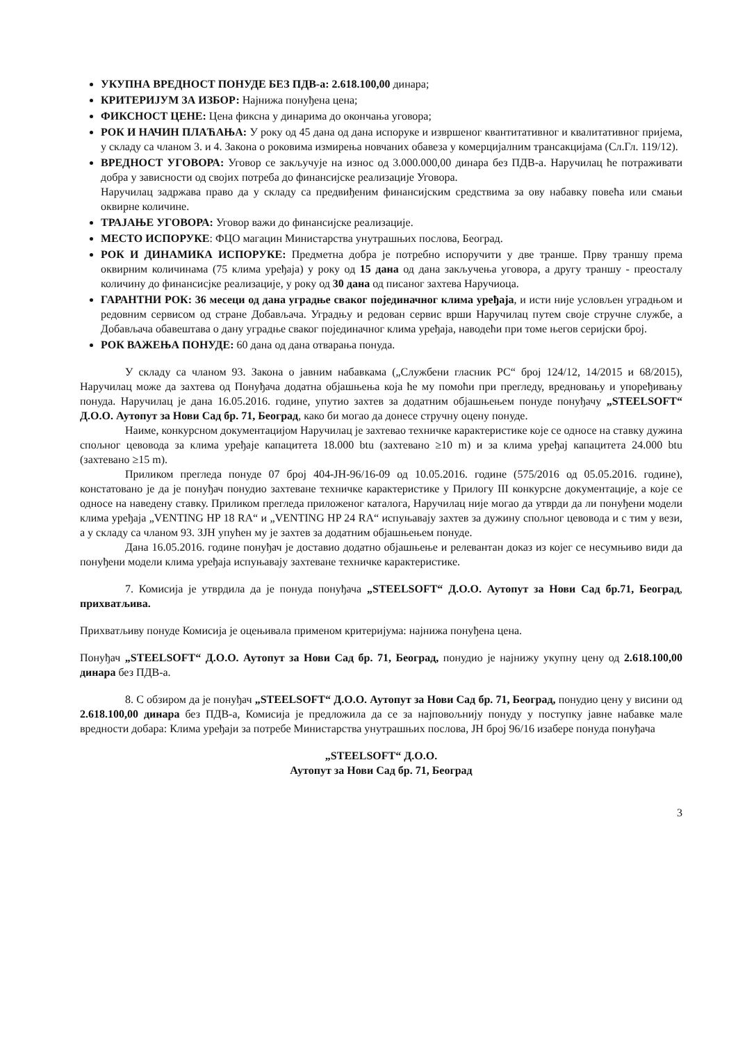УКУПНА ВРЕДНОСТ ПОНУДЕ БЕЗ ПДВ-а: 2.618.100,00 динара;
КРИТЕРИЈУМ ЗА ИЗБОР: Најнижа понуђена цена;
ФИКСНОСТ ЦЕНЕ: Цена фиксна у динарима до окончања уговора;
РОК И НАЧИН ПЛАЋАЊА: У року од 45 дана од дана испоруке и извршеног квантитативног и квалитативног пријема, у складу са чланом 3. и 4. Закона о роковима измирења новчаних обавеза у комерцијалним трансакцијама (Сл.Гл. 119/12).
ВРЕДНОСТ УГОВОРА: Уговор се закључује на износ од 3.000.000,00 динара без ПДВ-а. Наручилац ће потраживати добра у зависности од својих потреба до финансијске реализације Уговора.
Наручилац задржава право да у складу са предвиђеним финансијским средствима за ову набавку повећа или смањи оквирне количине.
ТРАЈАЊЕ УГОВОРА: Уговор важи до финансијске реализације.
МЕСТО ИСПОРУКЕ: ФЦО магацин Министарства унутрашњих послова, Београд.
РОК И ДИНАМИКА ИСПОРУКЕ: Предметна добра је потребно испоручити у две транше. Прву траншу према оквирним количинама (75 клима уређаја) у року од 15 дана од дана закључења уговора, а другу траншу - преосталу количину до финансисјке реализације, у року од 30 дана од писаног захтева Наручиоца.
ГАРАНТНИ РОК: 36 месеци од дана уградње сваког појединачног клима уређаја, и исти није условљен уградњом и редовним сервисом од стране Добављача. Уградњу и редован сервис врши Наручилац путем своје стручне службе, а Добављача обавештава о дану уградње сваког појединачног клима уређаја, наводећи при томе његов серијски број.
РОК ВАЖЕЊА ПОНУДЕ: 60 дана од дана отварања понуда.
У складу са чланом 93. Закона о јавним набавкама („Службени гласник РС“ број 124/12, 14/2015 и 68/2015), Наручилац може да захтева од Понуђача додатна објашњења која ће му помоћи при прегледу, вредновању и упоређивању понуда. Наручилац је дана 16.05.2016. године, упутио захтев за додатним објашњењем понуде понуђачу „STEELSOFT“ Д.О.О. Аутопут за Нови Сад бр. 71, Београд, како би могао да донесе стручну оцену понуде.
Наиме, конкурсном документацијом Наручилац је захтевао техничке карактеристике које се односе на ставку дужина спољног цевовода за клима уређаје капацитета 18.000 btu (захтевано ≥10 m) и за клима уређај капацитета 24.000 btu (захтевано ≥15 m).
Приликом прегледа понуде 07 број 404-ЈН-96/16-09 од 10.05.2016. године (575/2016 од 05.05.2016. године), констатовано је да је понуђач понудио захтеване техничке карактеристике у Прилогу III конкурсне документације, а које се односе на наведену ставку. Приликом прегледа приложеног каталога, Наручилац није могао да утврди да ли понуђени модели клима уређаја „VENTING HP 18 RA“ и „VENTING HP 24 RA“ испуњавају захтев за дужину спољног цевовода и с тим у вези, а у складу са чланом 93. ЗЈН упућен му је захтев за додатним објашњењем понуде.
Дана 16.05.2016. године понуђач је доставио додатно објашњење и релевантан доказ из којег се несумњиво види да понуђени модели клима уређаја испуњавају захтеване техничке карактеристике.
7. Комисија је утврдила да је понуда понуђача „STEELSOFT“ Д.О.О. Аутопут за Нови Сад бр.71, Београд, прихватљива.
Прихватљиву понуде Комисија је оцењивала применом критеријума: најнижа понуђена цена.
Понуђач „STEELSOFT“ Д.О.О. Аутопут за Нови Сад бр. 71, Београд, понудио је најнижу укупну цену од 2.618.100,00 динара без ПДВ-а.
8. С обзиром да је понуђач „STEELSOFT“ Д.О.О. Аутопут за Нови Сад бр. 71, Београд, понудио цену у висини од 2.618.100,00 динара без ПДВ-а, Комисија је предложила да се за најповољнију понуду у поступку јавне набавке мале вредности добара: Клима уређаји за потребе Министарства унутрашњих послова, ЈН број 96/16 изабере понуда понуђача
„STEELSOFT“ Д.О.О.
Аутопут за Нови Сад бр. 71, Београд
3